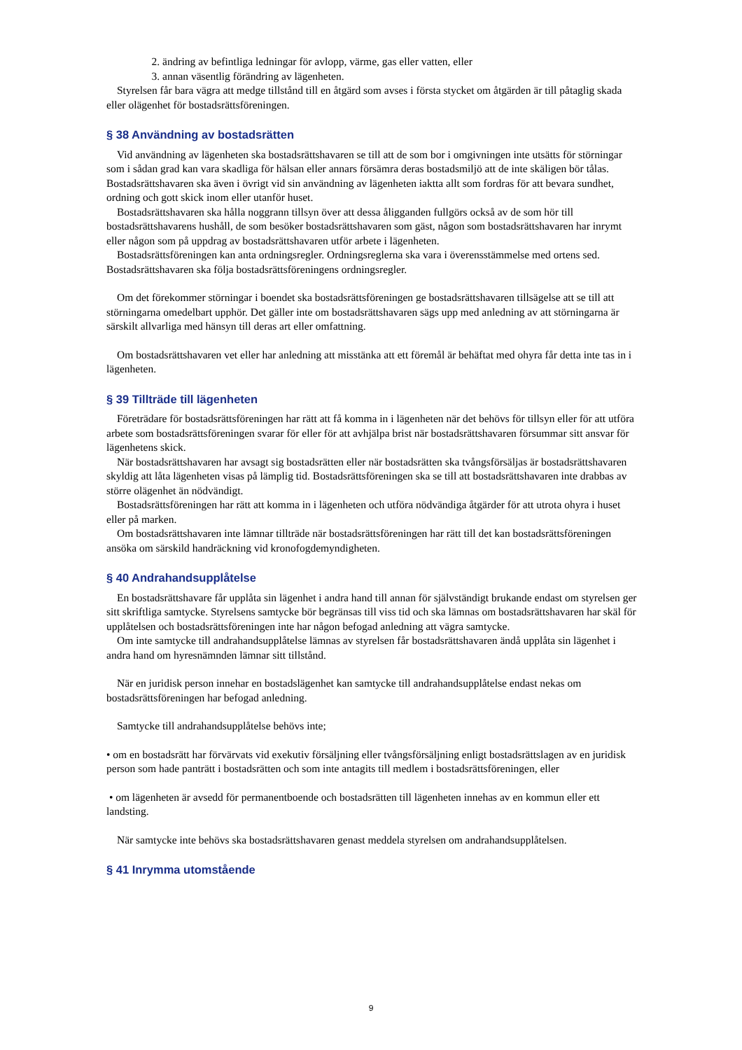2. ändring av befintliga ledningar för avlopp, värme, gas eller vatten, eller
3. annan väsentlig förändring av lägenheten.
Styrelsen får bara vägra att medge tillstånd till en åtgärd som avses i första stycket om åtgärden är till påtaglig skada eller olägenhet för bostadsrättsföreningen.
§ 38 Användning av bostadsrätten
Vid användning av lägenheten ska bostadsrättshavaren se till att de som bor i omgivningen inte utsätts för störningar som i sådan grad kan vara skadliga för hälsan eller annars försämra deras bostadsmiljö att de inte skäligen bör tålas. Bostadsrättshavaren ska även i övrigt vid sin användning av lägenheten iaktta allt som fordras för att bevara sundhet, ordning och gott skick inom eller utanför huset.
Bostadsrättshavaren ska hålla noggrann tillsyn över att dessa åligganden fullgörs också av de som hör till bostadsrättshavarens hushåll, de som besöker bostadsrättshavaren som gäst, någon som bostadsrättshavaren har inrymt eller någon som på uppdrag av bostadsrättshavaren utför arbete i lägenheten.
Bostadsrättsföreningen kan anta ordningsregler. Ordningsreglerna ska vara i överensstämmelse med ortens sed. Bostadsrättshavaren ska följa bostadsrättsföreningens ordningsregler.
Om det förekommer störningar i boendet ska bostadsrättsföreningen ge bostadsrättshavaren tillsägelse att se till att störningarna omedelbart upphör. Det gäller inte om bostadsrättshavaren sägs upp med anledning av att störningarna är särskilt allvarliga med hänsyn till deras art eller omfattning.
Om bostadsrättshavaren vet eller har anledning att misstänka att ett föremål är behäftat med ohyra får detta inte tas in i lägenheten.
§ 39 Tillträde till lägenheten
Företrädare för bostadsrättsföreningen har rätt att få komma in i lägenheten när det behövs för tillsyn eller för att utföra arbete som bostadsrättsföreningen svarar för eller för att avhjälpa brist när bostadsrättshavaren försummar sitt ansvar för lägenhetens skick.
När bostadsrättshavaren har avsagt sig bostadsrätten eller när bostadsrätten ska tvångsförsäljas är bostadsrättshavaren skyldig att låta lägenheten visas på lämplig tid. Bostadsrättsföreningen ska se till att bostadsrättshavaren inte drabbas av större olägenhet än nödvändigt.
Bostadsrättsföreningen har rätt att komma in i lägenheten och utföra nödvändiga åtgärder för att utrota ohyra i huset eller på marken.
Om bostadsrättshavaren inte lämnar tillträde när bostadsrättsföreningen har rätt till det kan bostadsrättsföreningen ansöka om särskild handräckning vid kronofogdemyndigheten.
§ 40 Andrahandsupplåtelse
En bostadsrättshavare får upplåta sin lägenhet i andra hand till annan för självständigt brukande endast om styrelsen ger sitt skriftliga samtycke. Styrelsens samtycke bör begränsas till viss tid och ska lämnas om bostadsrättshavaren har skäl för upplåtelsen och bostadsrättsföreningen inte har någon befogad anledning att vägra samtycke.
Om inte samtycke till andrahandsupplåtelse lämnas av styrelsen får bostadsrättshavaren ändå upplåta sin lägenhet i andra hand om hyresnämnden lämnar sitt tillstånd.
När en juridisk person innehar en bostadslägenhet kan samtycke till andrahandsupplåtelse endast nekas om bostadsrättsföreningen har befogad anledning.
Samtycke till andrahandsupplåtelse behövs inte;
• om en bostadsrätt har förvärvats vid exekutiv försäljning eller tvångsförsäljning enligt bostadsrättslagen av en juridisk person som hade panträtt i bostadsrätten och som inte antagits till medlem i bostadsrättsföreningen, eller
• om lägenheten är avsedd för permanentboende och bostadsrätten till lägenheten innehas av en kommun eller ett landsting.
När samtycke inte behövs ska bostadsrättshavaren genast meddela styrelsen om andrahandsupplåtelsen.
§ 41 Inrymma utomstående
9